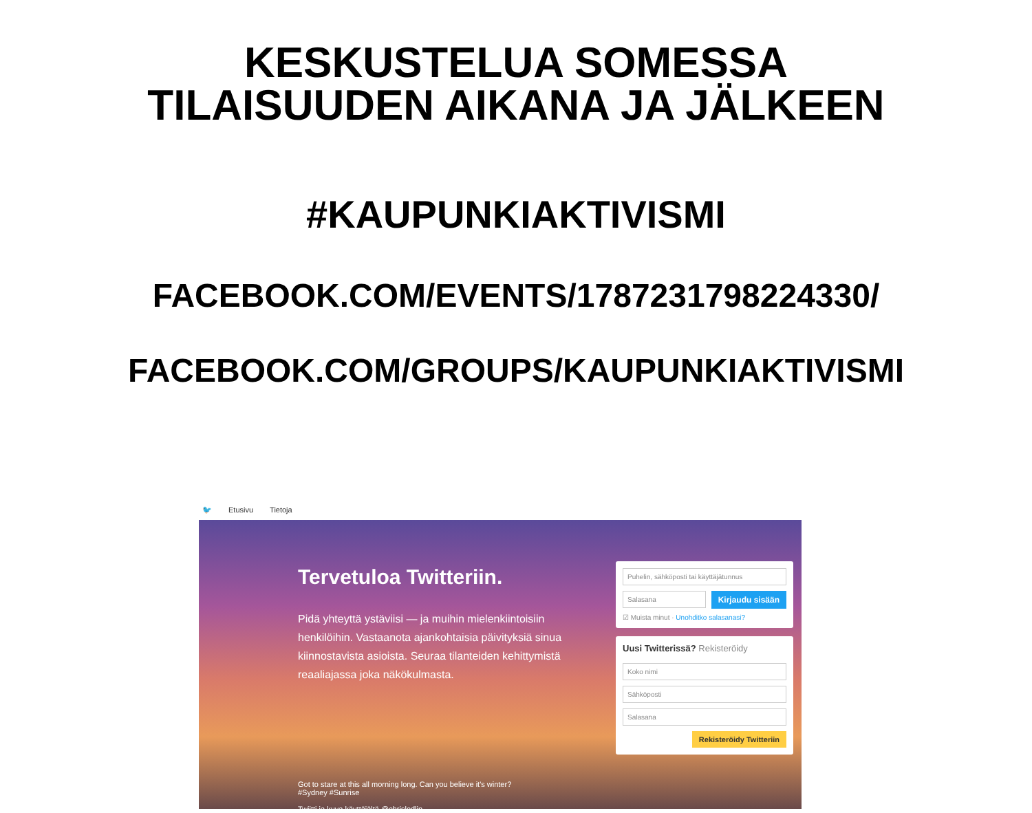KESKUSTELUA SOMESSA
TILAISUUDEN AIKANA JA JÄLKEEN
#KAUPUNKIAKTIVISMI
FACEBOOK.COM/EVENTS/1787231798224330/
FACEBOOK.COM/GROUPS/KAUPUNKIAKTIVISMI
🐦 Etusivu Tietoja
Tervetuloa Twitteriin.
Pidä yhteyttä ystäviisi — ja muihin mielenkiintoisiin henkilöihin. Vastaanota ajankohtaisia päivityksiä sinua kiinnostavista asioista. Seuraa tilanteiden kehittymistä reaaliajassa joka näkökulmasta.
Got to stare at this all morning long. Can you believe it's winter?
#Sydney #Sunrise
Twiitti ja kuva käyttäjältä @chrisledlin
Puhelin, sähköposti tai käyttäjätunnus
Salasana
Kirjaudu sisään
☑ Muista minut · Unohditko salasanasi?
Uusi Twitterissä? Rekisteröidy
Koko nimi
Sähköposti
Salasana
Rekisteröidy Twitteriin